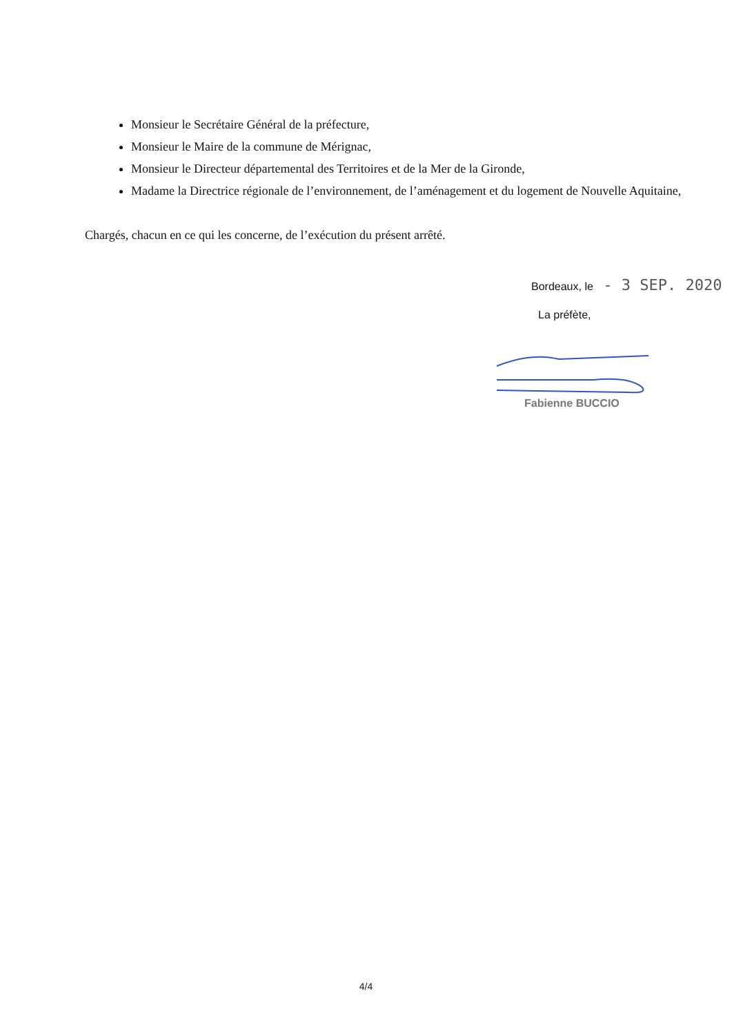Monsieur le Secrétaire Général de la préfecture,
Monsieur le Maire de la commune de Mérignac,
Monsieur le Directeur départemental des Territoires et de la Mer de la Gironde,
Madame la Directrice régionale de l’environnement, de l’aménagement et du logement de Nouvelle Aquitaine,
Chargés, chacun en ce qui les concerne, de l’exécution du présent arrêté.
Bordeaux, le - 3 SEP. 2020
La préfète,
Fabienne BUCCIO
4/4